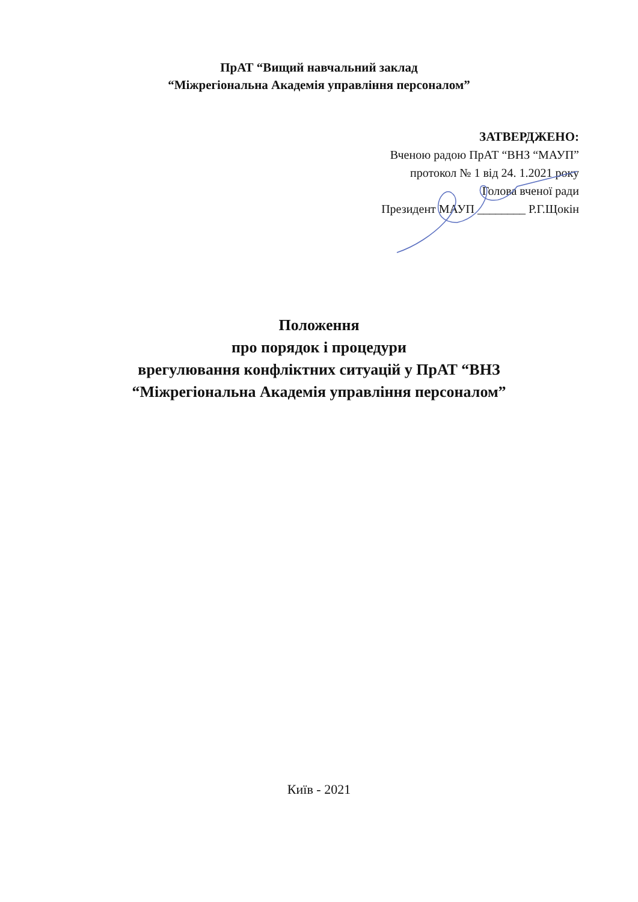ПрАТ “Вищий навчальний заклад
“Міжрегіональна Академія управління персоналом”
ЗАТВЕРДЖЕНО:
Вченою радою ПрАТ “ВНЗ “МАУП”
протокол № 1 від 24. 1.2021 року
Голова вченої ради
Президент МАУП ________ Р.Г.Щокін
Положення
про порядок і процедури
врегулювання конфліктних ситуацій у ПрАТ “ВНЗ
“Міжрегіональна Академія управління персоналом”
Київ - 2021